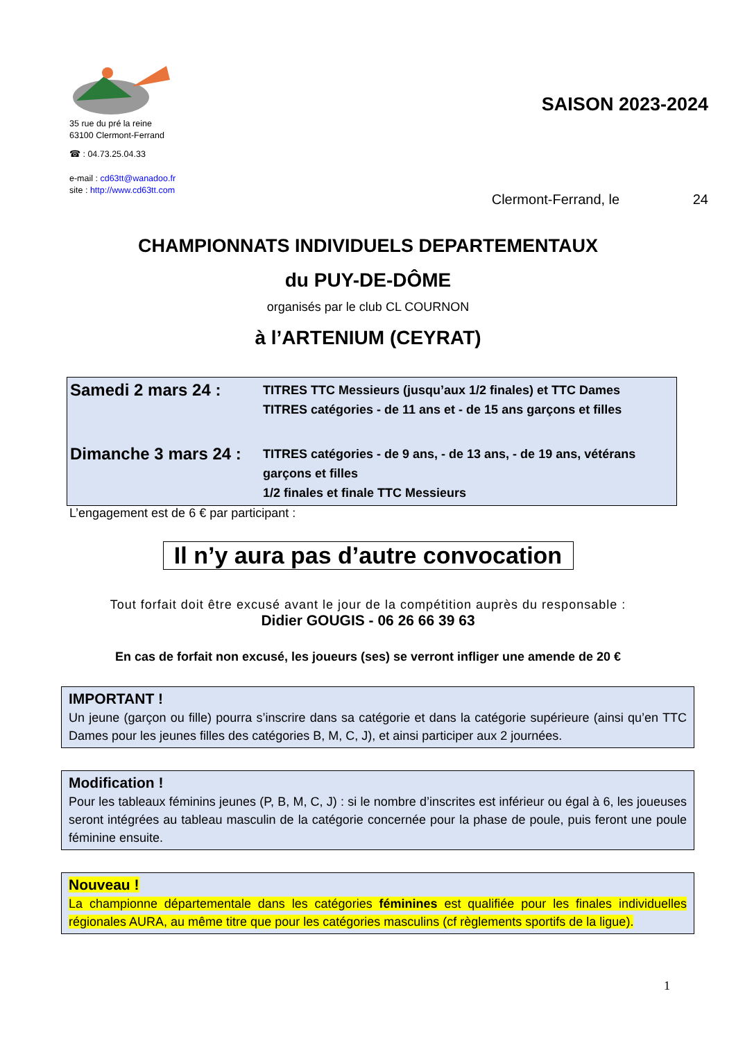35 rue du pré la reine
63100 Clermont-Ferrand
☎ : 04.73.25.04.33
e-mail : cd63tt@wanadoo.fr
site : http://www.cd63tt.com
SAISON 2023-2024
Clermont-Ferrand, le 24
CHAMPIONNATS INDIVIDUELS DEPARTEMENTAUX
du PUY-DE-DÔME
organisés par le club CL COURNON
à l’ARTENIUM (CEYRAT)
| Samedi 2 mars 24 : | TITRES TTC Messieurs (jusqu’aux 1/2 finales) et TTC Dames TITRES catégories - de 11 ans et - de 15 ans garçons et filles |
| Dimanche 3 mars 24 : | TITRES catégories - de 9 ans, - de 13 ans, - de 19 ans, vétérans garçons et filles 1/2 finales et finale TTC Messieurs |
L’engagement est de 6 € par participant :
Il n’y aura pas d’autre convocation
Tout forfait doit être excusé avant le jour de la compétition auprès du responsable :
Didier GOUGIS - 06 26 66 39 63
En cas de forfait non excusé, les joueurs (ses) se verront infliger une amende de 20 €
IMPORTANT !
Un jeune (garçon ou fille) pourra s’inscrire dans sa catégorie et dans la catégorie supérieure (ainsi qu’en TTC Dames pour les jeunes filles des catégories B, M, C, J), et ainsi participer aux 2 journées.
Modification !
Pour les tableaux féminins jeunes (P, B, M, C, J) : si le nombre d’inscrites est inférieur ou égal à 6, les joueuses seront intégrées au tableau masculin de la catégorie concernée pour la phase de poule, puis feront une poule féminine ensuite.
Nouveau !
La championne départementale dans les catégories féminines est qualifiée pour les finales individuelles régionales AURA, au même titre que pour les catégories masculins (cf règlements sportifs de la ligue).
1